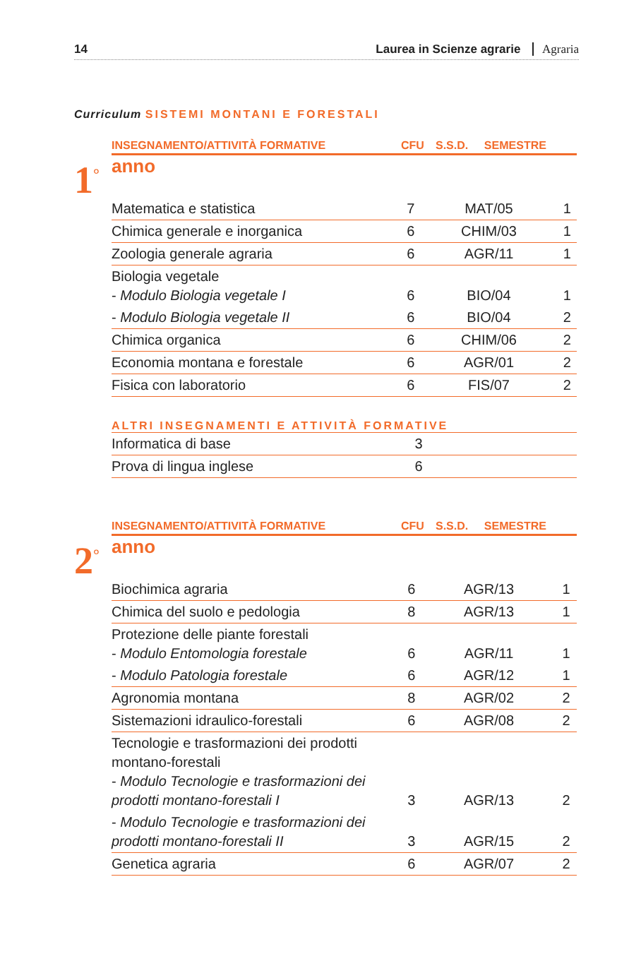14 Laurea in Scienze agrarie Agraria
Curriculum SISTEMI MONTANI E FORESTALI
| INSEGNAMENTO/ATTIVITÀ FORMATIVE | CFU | S.S.D. | SEMESTRE |
| --- | --- | --- | --- |
1<sup>°</sup>
anno
| Matematica e statistica | 7 | MAT/05 | 1 |
| Chimica generale e inorganica | 6 | CHIM/03 | 1 |
| Zoologia generale agraria | 6 | AGR/11 | 1 |
| Biologia vegetale - Modulo Biologia vegetale I | 6 | BIO/04 | 1 |
| - Modulo Biologia vegetale II | 6 | BIO/04 | 2 |
| Chimica organica | 6 | CHIM/06 | 2 |
| Economia montana e forestale | 6 | AGR/01 | 2 |
| Fisica con laboratorio | 6 | FIS/07 | 2 |
ALTRI INSEGNAMENTI E ATTIVITÀ FORMATIVE
| Informatica di base | 3 | | |
| Prova di lingua inglese | 6 | | |
| INSEGNAMENTO/ATTIVITÀ FORMATIVE | CFU | S.S.D. | SEMESTRE |
| --- | --- | --- | --- |
2<sup>°</sup>
anno
| Biochimica agraria | 6 | AGR/13 | 1 |
| Chimica del suolo e pedologia | 8 | AGR/13 | 1 |
| Protezione delle piante forestali - Modulo Entomologia forestale | 6 | AGR/11 | 1 |
| - Modulo Patologia forestale | 6 | AGR/12 | 1 |
| Agronomia montana | 8 | AGR/02 | 2 |
| Sistemazioni idraulico-forestali | 6 | AGR/08 | 2 |
| Tecnologie e trasformazioni dei prodotti montano-forestali - Modulo Tecnologie e trasformazioni dei prodotti montano-forestali I | 3 | AGR/13 | 2 |
| - Modulo Tecnologie e trasformazioni dei prodotti montano-forestali II | 3 | AGR/15 | 2 |
| Genetica agraria | 6 | AGR/07 | 2 |